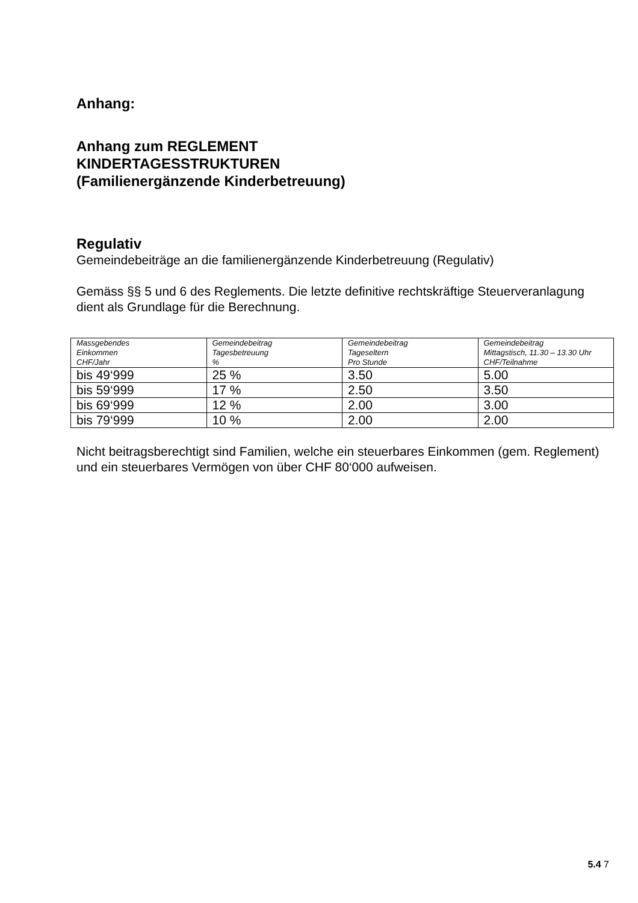Anhang:
Anhang zum REGLEMENT
KINDERTAGESSTRUKTUREN
(Familienergänzende Kinderbetreuung)
Regulativ
Gemeindebeiträge an die familienergänzende Kinderbetreuung (Regulativ)
Gemäss §§ 5 und 6 des Reglements. Die letzte definitive rechtskräftige Steuerveranlagung dient als Grundlage für die Berechnung.
| Massgebendes Einkommen CHF/Jahr | Gemeindebeitrag Tagesbetreuung % | Gemeindebeitrag Tageseltern Pro Stunde | Gemeindebeitrag Mittagstisch, 11.30 – 13.30 Uhr CHF/Teilnahme |
| --- | --- | --- | --- |
| bis 49‘999 | 25 % | 3.50 | 5.00 |
| bis 59‘999 | 17 % | 2.50 | 3.50 |
| bis 69‘999 | 12 % | 2.00 | 3.00 |
| bis 79‘999 | 10 % | 2.00 | 2.00 |
Nicht beitragsberechtigt sind Familien, welche ein steuerbares Einkommen (gem. Reglement) und ein steuerbares Vermögen von über CHF 80‘000 aufweisen.
5.4 7